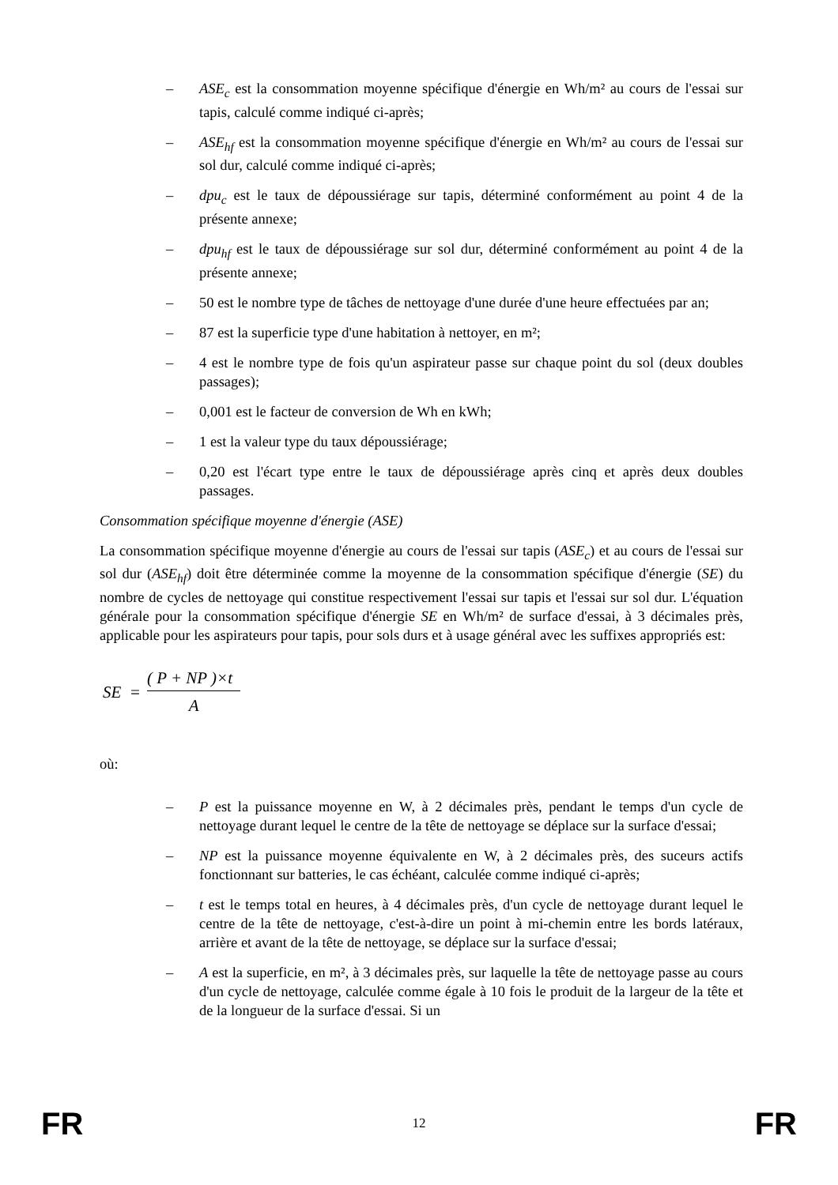– ASE<sub>c</sub> est la consommation moyenne spécifique d'énergie en Wh/m² au cours de l'essai sur tapis, calculé comme indiqué ci-après;
– ASE<sub>hf</sub> est la consommation moyenne spécifique d'énergie en Wh/m² au cours de l'essai sur sol dur, calculé comme indiqué ci-après;
– dpu<sub>c</sub> est le taux de dépoussiérage sur tapis, déterminé conformément au point 4 de la présente annexe;
– dpu<sub>hf</sub> est le taux de dépoussiérage sur sol dur, déterminé conformément au point 4 de la présente annexe;
– 50 est le nombre type de tâches de nettoyage d'une durée d'une heure effectuées par an;
– 87 est la superficie type d'une habitation à nettoyer, en m²;
– 4 est le nombre type de fois qu'un aspirateur passe sur chaque point du sol (deux doubles passages);
– 0,001 est le facteur de conversion de Wh en kWh;
– 1 est la valeur type du taux dépoussiérage;
– 0,20 est l'écart type entre le taux de dépoussiérage après cinq et après deux doubles passages.
Consommation spécifique moyenne d'énergie (ASE)
La consommation spécifique moyenne d'énergie au cours de l'essai sur tapis (ASE<sub>c</sub>) et au cours de l'essai sur sol dur (ASE<sub>hf</sub>) doit être déterminée comme la moyenne de la consommation spécifique d'énergie (SE) du nombre de cycles de nettoyage qui constitue respectivement l'essai sur tapis et l'essai sur sol dur. L'équation générale pour la consommation spécifique d'énergie SE en Wh/m² de surface d'essai, à 3 décimales près, applicable pour les aspirateurs pour tapis, pour sols durs et à usage général avec les suffixes appropriés est:
SE =
( P + NP )×t
A
où:
– P est la puissance moyenne en W, à 2 décimales près, pendant le temps d'un cycle de nettoyage durant lequel le centre de la tête de nettoyage se déplace sur la surface d'essai;
– NP est la puissance moyenne équivalente en W, à 2 décimales près, des suceurs actifs fonctionnant sur batteries, le cas échéant, calculée comme indiqué ci-après;
– t est le temps total en heures, à 4 décimales près, d'un cycle de nettoyage durant lequel le centre de la tête de nettoyage, c'est-à-dire un point à mi-chemin entre les bords latéraux, arrière et avant de la tête de nettoyage, se déplace sur la surface d'essai;
– A est la superficie, en m², à 3 décimales près, sur laquelle la tête de nettoyage passe au cours d'un cycle de nettoyage, calculée comme égale à 10 fois le produit de la largeur de la tête et de la longueur de la surface d'essai. Si un
FR 12 FR